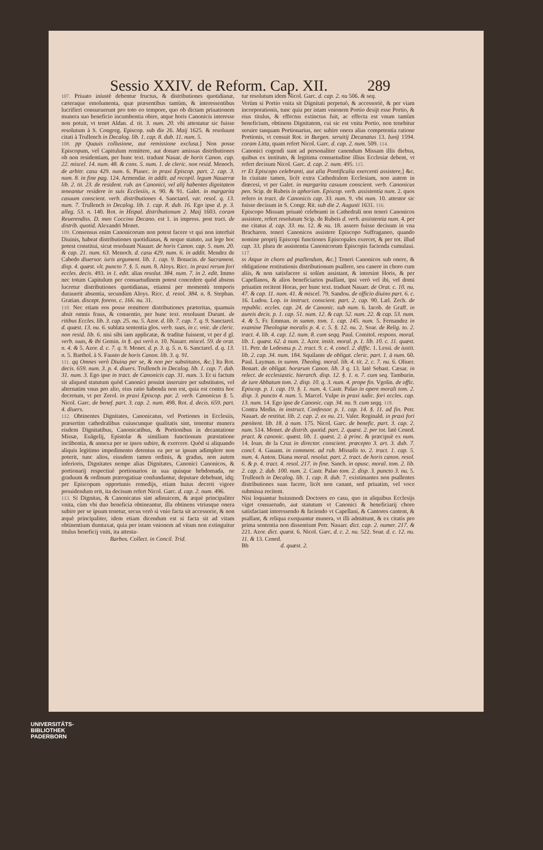Sessio XXIV. de Reform. Cap. XII. 289
107. Priuato iniustè debentur fructus, & distributiones quotidianæ, cæteraque emolumenta, quæ præsentibus tantùm, & interessentibus lucrifieri consueuerunt pro toto eo tempore, quo ob dictam priuationem munera suo beneficio incumbentia obire, atque horis Canonicis interesse non potuit, vt tenet Aldan. d. tit. 3. num. 20. vbi attestatur sic fuisse resolutum à S. Congreg. Episcop. sub die 26. Maij 1625. & resoluunt citati à Trullench in Decalog. lib. 1. cap. 8. dub. 11. num. 5.
108. pp Quauis collusione, aut remissione exclusa.] Non posse Episcopum, vel Capitulum remittere, aut donare amissas distributiones ob non residentiam, per hunc text. tradunt Nauar. de horis Canon. cap. 22. miscel. 14. num. 48. & cons. 5. num. 1. de cleric. non resid. Menoch. de arbitr. casu 429. num. 6. Piasec. in praxi Episcop. part. 2. cap. 3. num. 8. in fine pag. 124. Armendar. in addit. ad recopil. legum Nauarræ lib. 2. tit. 23. de resident. rub. an Canonici, vel alij habentes dignitatem teneantur residere in suis Ecclesiis, n. 90. & 91. Galet. in margarita casuum conscient. verb. distributiones 4. Sanctarel. var. resol. q. 13. num. 7. Trullench in Decalog. lib. 1. cap. 8. dub. 16. Ego ipse d. p. 3. alleg. 53. n. 140. Rot. in Hispal. distributionum 2. Maij 1603. coram Reuerendiss. D. meo Coccino Decano. est 1. in impress. post tract. de distrib. quotid. Alexandri Monet.
109. Consensus enim Canonicorum non potest facere vt qui non interfuit Diuinis, habeat distributiones quotidianas, & neque statuto, aut lege hoc potest constitui, sicut resoluunt Nauarr. de horis Canon. cap. 5. num. 20. & cap. 21. num. 63. Menoch. d. casu 429. num. 6. in addit. Mendez de Cabedo diuersor. iuris argument. lib. 1. cap. 9. Bonacin. de Sacrament. disp. 4. quæst. vlt. puncto 7. §. 5. num. 8. Aloys. Ricc. in praxi rerum fori eccles. decis. 493. in 1. edit. alias resolut. 384. num. 7. in 2. edit. Immo nec totum Capitulum per consuetudinem potest concedere quòd absens lucretur distributiones quotidianas, etiamsi per momentù temporis durauerit absentia, secundùm Aloys. Ricc. d. resol. 384. n. 8. Stephan. Gratian. discept. forens. c. 166. nu. 31.
110. Nec etiam eos posse remittere distributiones præteritas, quamuis absit omnis fraus, & conuentio, per hunc text. resoluunt Durant. de ritibus Eccles. lib. 3. cap. 25. nu. 5. Azor. d. lib. 7. cap. 7. q. 9. Sanctarel. d. quæst. 13. nu. 6. sublata sententia glos. verb. suas, in c. vnic. de cleric. non resid. lib. 6. nisi sibi iam applicatæ, & traditæ fuissent, vt per d gl. verb. suas, & ibi Gemin. in §. qui verò n. 10. Nauarr. miscel. 59. de orat. n. 4. & 5. Azor. d. c. 7. q. 9. Monet. d. p. 3. q. 5. n. 6. Sanctarel. d. q. 13. n. 5. Barthol. à S. Fausto de horis Canon. lib. 3. q. 91.
111. qq Omnes verò Diuina per se, & non per substitutos, &c.] Ita Rot. decis. 659. num. 3. p. 4. diuers. Trullench in Decalog. lib. 1. cap. 7. dub. 31. num. 3. Ego ipse in tract. de Canonicis cap. 31. num. 3. Et si factum sit aliquod statutum quòd Canonici possint inseruire per substitutos, vel alternatim vnus pro alio, eius ratio habenda non est, quia est contra hoc decretum, vt per Zerol. in praxi Episcop. par. 2. verb. Canonicus §. 5. Nicol. Garc. de benef. part. 3. cap. 2. num. 498. Rot. d. decis. 659. part. 4. diuers.
112. Obtinentes Dignitates, Canonicatus, vel Portiones in Ecclesiis, præsertim cathedralibus cuiuscunque qualitatis sint, tenentur munera eisdem Dignitatibus, Canonicatibus, & Portionibus in decantatione Missæ, Euãgelij, Epistolæ & similium functionum præstatione incũbentia, & annexa per se ipsos subire, & exercere. Quòd si aliquando aliquis legitimo impedimento detentus ea per se ipsum adimplere non poterit, tunc alios, eiusdem tamen ordinis, & gradus, non autem inferioris, Dignitates nempe alias Dignitates, Canonici Canonicos, & portionarij respectiuè portionarios in sua quisque hebdomada, ne graduum & ordinum prærogatiuæ confundantur, deputare debebunt, idq; per Episcopum opportunis remedijs, etiam huius decreti vigore prouidendum erit, ita decisum refert Nicol. Garc. d. cap. 2. num. 496.
113. Si Dignitas, & Canonicatus sint adinuicem, & æquè principaliter vnita, cùm vbi duo beneficia obtineantur, illa obtinens vtriusque onera subire per se ipsum tenetur, secus verò si vnio facta sit accessorie, & non æquè principaliter, idem etiam dicendum est si facta sit ad vitam obtinentium dumtaxat, quia per istam vnionem ad vitam non extinguitur titulus beneficij vniti, ita attesta-
Barbos. Collect. in Concil. Trid.
tur resolutum idem Nicol. Garc. d. cap. 2. nu 506. & seq.
Verùm si Portio vnita sit Dignitati perpetuò, & accessoriè, & per viam incorporationis, tunc quia per istam vnionem Portio desijt esse Portio, & eius titulus, & effectus extinctus fuit, ac effecta est vnum tantùm beneficium, obtinens Dignitatem, cui sic est vnita Portio, non tenebitur seruire tanquam Portionarius, nec subire onera alias competentia ratione Portionis, vt censuit Rot. in Burgen. seruitij Decanatus 13. Iunij 1594. coram Litta, quam refert Nicol. Garc. d. cap. 2. num. 509. 114.
Canonici cogendi sunt ad personaliter canendum Missam illis diebus, quibus ex instituto, & legitima consuetudine illius Ecclesiæ debent, vt refert decisum Nicol. Garc. d. cap. 2. num. 495. 115.
rr Et Episcopo celebranti, aut alia Pontificalia exercenti assistere,] &c. In ciuitate tamen, licèt extra Cathedralem Ecclesiam, non autem in diœcesi, vt per Galet. in margarita casuum conscient. verb. Canonicus pen. Scip. de Rubeis in aphorism. Episcop. verb. assistentia num. 2. quos refero in tract. de Canonicis cap. 33. num. 9. vbi num. 10. attestor sic fuisse decisum in S. Congr. Rit. sub die 2. Augusti 1631. 116.
Episcopo Missam priuatè celebranti in Cathedrali non teneri Canonicos assistere, refert resolutum Scip. de Rubeis d. verb. assistentia num. 4. per me citatus d. cap. 33. nu. 12. & nu. 18. assero fuisse decisum in vna Bracharen. teneri Canonicos assistere Episcopo Suffraganeo, quando nomine proprij Episcopi functiones Episcopales exercet, & per tot. illud cap. 33. plura de assistentia Canonicorum Episcopis facienda cumulaui. 117.
ss Atque in choro ad psallendum, &c.] Teneri Canonicos sub onere, & obligatione restitutionis distributionum psallere, seu canere in choro cum aliis, & non satisfacere si solùm assistant, & intersint Horis, & per Capellanos, & alios beneficiarios psallant, ipsi verò vel ibi, vel domi priuatim recitent Horas, per hunc text. tradunt Nauarr. de Orat. c. 10. nu. 47. & cap. 11. num. 41. & miscel. 79. Sandou. de officio diuino part. 6. c. 16. Ludou. Lop. in instruct. conscient. part. 2. cap. 90. Læl. Zech. de republic. eccles. cap. 24. de Canonic. sub num. 6. Iacob. de Graff. in aureis decis. p. 1. cap. 51. num. 12. & cap. 52. num. 22. & cap. 53. num. 4. & 5. Fr. Emman. in summ. tom. 1. cap. 145. num. 5. Fernandez in examine Theologiæ moralis p. 4. c. 5. §. 12. nu. 2. Soar. de Relig. to. 2. tract. 4. lib. 4. cap. 12. num. 8. cum seqq. Paul. Comitol. respons. moral. lib. 1. quæst. 62. à num. 2. Azor. instit. moral. p. 1. lib. 10. c. 11. quæst. 11. Petr. de Ledesma p. 2. tract. 9. c. 4. concl. 2. diffic. 1. Lessi. de iustit. lib. 2. cap. 34. num. 184. Squilante de obligat. cleric. part. 1. à num. 60. Paul. Layman. in summ. Theolog. moral. lib. 4. tit. 2. c. 7. nu. 6. Oliuer. Bonart. de obligat. horarum Canon. lib. 3 q. 13. latè Sebast. Cæsar. in relect. de ecclesiastic. hierarch. disp. 12. §. 1. n. 7. cum seq. Tamburin. de iure Abbatum tom. 2. disp. 10. q. 3. num. 4. prope fin. Vgolin. de offic. Episcop. p. 1. cap. 19. §. 1. num. 4. Castr. Palao in opere morali tom. 2. disp. 3. puncto 4. num. 5. Marcel. Vulpe in praxi iudic. fori eccles. cap. 13. num. 14. Ego ipse de Canonic. cap. 34. nu. 9. cum seqq. 118.
Contra Medin. in instruct. Confessor. p. 1. cap. 14. §. 11. ad fin. Petr. Nauart. de restitut. lib. 2. cap. 2. ex nu. 21. Valer. Reginald. in praxi fori pœnitent. lib. 18. à num. 175. Nicol. Garc. de benefic. part. 3. cap. 2. num. 514. Monet. de distrib. quotid. part. 2. quæst. 2. per tot. latè Cened. pract. & canonic. quæst. lib. 1. quæst. 2. à princ. & præcipuè ex num. 14. Ioan. de la Cruz in director. conscient. præcepto 3. art. 3. dub. 7. concl. 4. Gauant. in comment. ad rub. Missalis to. 2. tract. 1. cap. 5. num. 4. Anton. Diana moral. resolut. part. 2. tract. de horis canon. resol. 6. & p. 4. tract. 4. resol. 217. in fine. Sanch. in opusc. moral. tom. 2. lib. 2. cap. 2. dub. 100. num. 2. Castr. Palao tom. 2. disp. 3. puncto 3. nu. 5. Trullench in Decalog. lib. 1. cap. 8. dub. 7. existimantes non psallentes distributiones suas facere, licèt non canant, sed priuatim, vel voce submissa recitent.
Nisi loquantur huiusmodi Doctores eo casu, quo in aliquibus Ecclesijs viget consuetudo, aut statutum vt Canonici & beneficiarij choro satisfaciant interessendo & faciendo vt Capellani, & Cantores cantent, & psallant, & reliqua exequantur munera, vt illi admittunt, & ex citatis pro prima sententia non dissentiunt Petr. Nauarr. dict. cap. 2. numer. 217. & 221. Azor. dict. quæst. 6. Nicol. Garc. d. c. 2. nu. 522. Soar. d. c. 12. nu. 11. & 13. Cened.
Bb d. quæst. 2.
UNIVERSITÄTS-
BIBLIOTHEK
PADERBORN